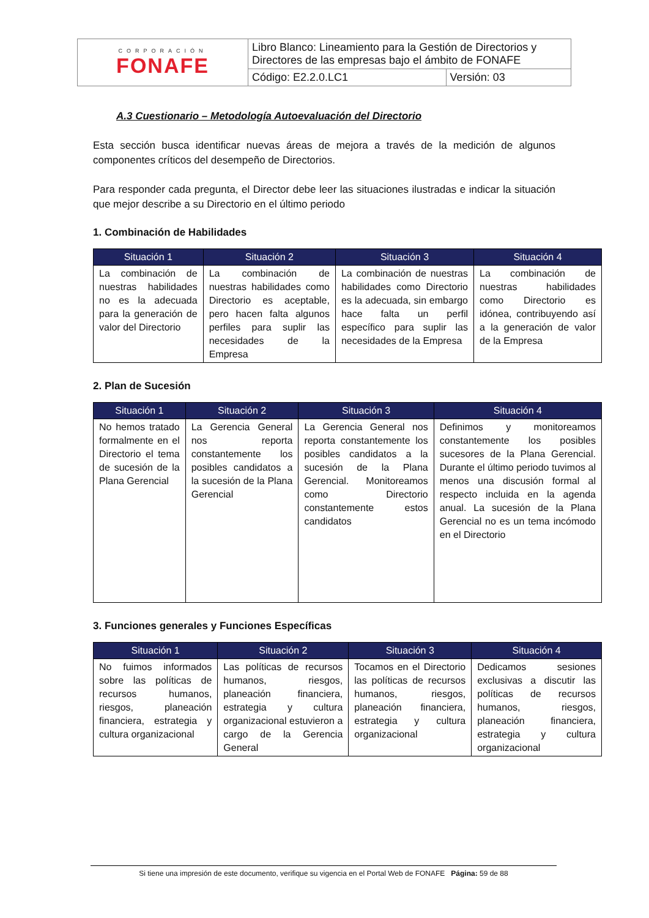| CORPORACIÓN FONAFE | Libro Blanco: Lineamiento para la Gestión de Directorios y Directores de las empresas bajo el ámbito de FONAFE | |
| | Código: E2.2.0.LC1 | Versión: 03 |
A.3 Cuestionario – Metodología Autoevaluación del Directorio
Esta sección busca identificar nuevas áreas de mejora a través de la medición de algunos componentes críticos del desempeño de Directorios.
Para responder cada pregunta, el Director debe leer las situaciones ilustradas e indicar la situación que mejor describe a su Directorio en el último periodo
1. Combinación de Habilidades
| Situación 1 | Situación 2 | Situación 3 | Situación 4 |
| --- | --- | --- | --- |
| La combinación de nuestras habilidades no es la adecuada para la generación de valor del Directorio | La combinación de nuestras habilidades como Directorio es aceptable, pero hacen falta algunos perfiles para suplir las necesidades de la Empresa | La combinación de nuestras habilidades como Directorio es la adecuada, sin embargo hace falta un perfil específico para suplir las necesidades de la Empresa | La combinación de nuestras habilidades como Directorio es idónea, contribuyendo así a la generación de valor de la Empresa |
2. Plan de Sucesión
| Situación 1 | Situación 2 | Situación 3 | Situación 4 |
| --- | --- | --- | --- |
| No hemos tratado formalmente en el Directorio el tema de sucesión de la Plana Gerencial | La Gerencia General nos reporta constantemente los posibles candidatos a la sucesión de la Plana Gerencial | La Gerencia General nos reporta constantemente los posibles candidatos a la sucesión de la Plana Gerencial. Monitoreamos como Directorio constantemente estos candidatos | Definimos y monitoreamos constantemente los posibles sucesores de la Plana Gerencial. Durante el último periodo tuvimos al menos una discusión formal al respecto incluida en la agenda anual. La sucesión de la Plana Gerencial no es un tema incómodo en el Directorio |
3. Funciones generales y Funciones Específicas
| Situación 1 | Situación 2 | Situación 3 | Situación 4 |
| --- | --- | --- | --- |
| No fuimos informados sobre las políticas de recursos humanos, riesgos, planeación financiera, estrategia y cultura organizacional | Las políticas de recursos humanos, riesgos, planeación financiera, estrategia y cultura organizacional estuvieron a cargo de la Gerencia General | Tocamos en el Directorio las políticas de recursos humanos, riesgos, planeación financiera, estrategia y cultura organizacional | Dedicamos sesiones exclusivas a discutir las políticas de recursos humanos, riesgos, planeación financiera, estrategia y cultura organizacional |
Si tiene una impresión de este documento, verifique su vigencia en el Portal Web de FONAFE Página: 59 de 88